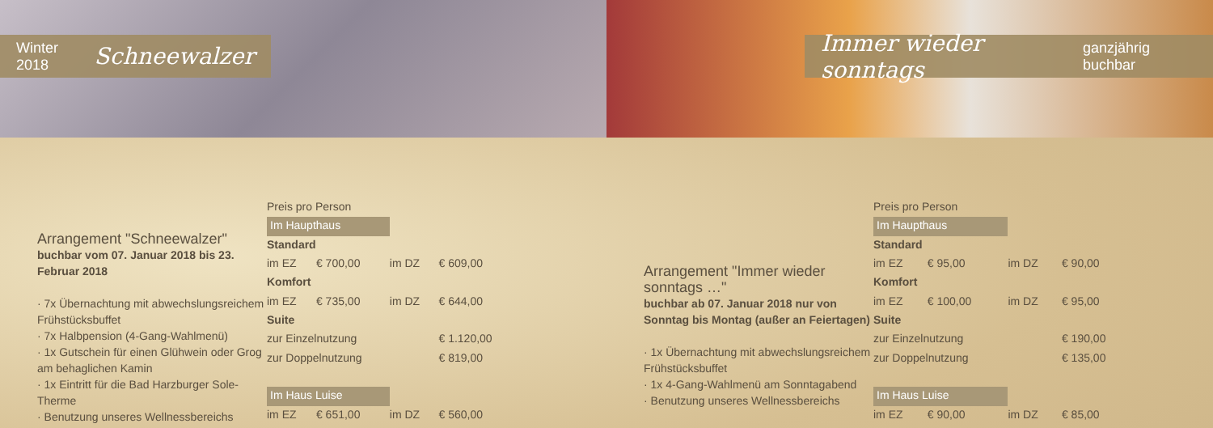Winter 2018 Schneewalzer
Immer wieder sonntags ganzjährig buchbar
Arrangement "Schneewalzer"
buchbar vom 07. Januar 2018 bis 23. Februar 2018
· 7x Übernachtung mit abwechslungsreichem Frühstücksbuffet
· 7x Halbpension (4-Gang-Wahlmenü)
· 1x Gutschein für einen Glühwein oder Grog am behaglichen Kamin
· 1x Eintritt für die Bad Harzburger Sole-Therme
· Benutzung unseres Wellnessbereichs
| Preis pro Person | | | |
| Im Haupthaus | | | |
| Standard | | | |
| im EZ | € 700,00 | im DZ | € 609,00 |
| Komfort | | | |
| im EZ | € 735,00 | im DZ | € 644,00 |
| Suite | | | |
| zur Einzelnutzung | | | € 1.120,00 |
| zur Doppelnutzung | | | € 819,00 |
| Im Haus Luise | | | |
| im EZ | € 651,00 | im DZ | € 560,00 |
Arrangement "Immer wieder sonntags …"
buchbar ab 07. Januar 2018 nur von Sonntag bis Montag (außer an Feiertagen)
· 1x Übernachtung mit abwechslungsreichem Frühstücksbuffet
· 1x 4-Gang-Wahlmenü am Sonntagabend
· Benutzung unseres Wellnessbereichs
| Preis pro Person | | | |
| Im Haupthaus | | | |
| Standard | | | |
| im EZ | € 95,00 | im DZ | € 90,00 |
| Komfort | | | |
| im EZ | € 100,00 | im DZ | € 95,00 |
| Suite | | | |
| zur Einzelnutzung | | | € 190,00 |
| zur Doppelnutzung | | | € 135,00 |
| Im Haus Luise | | | |
| im EZ | € 90,00 | im DZ | € 85,00 |